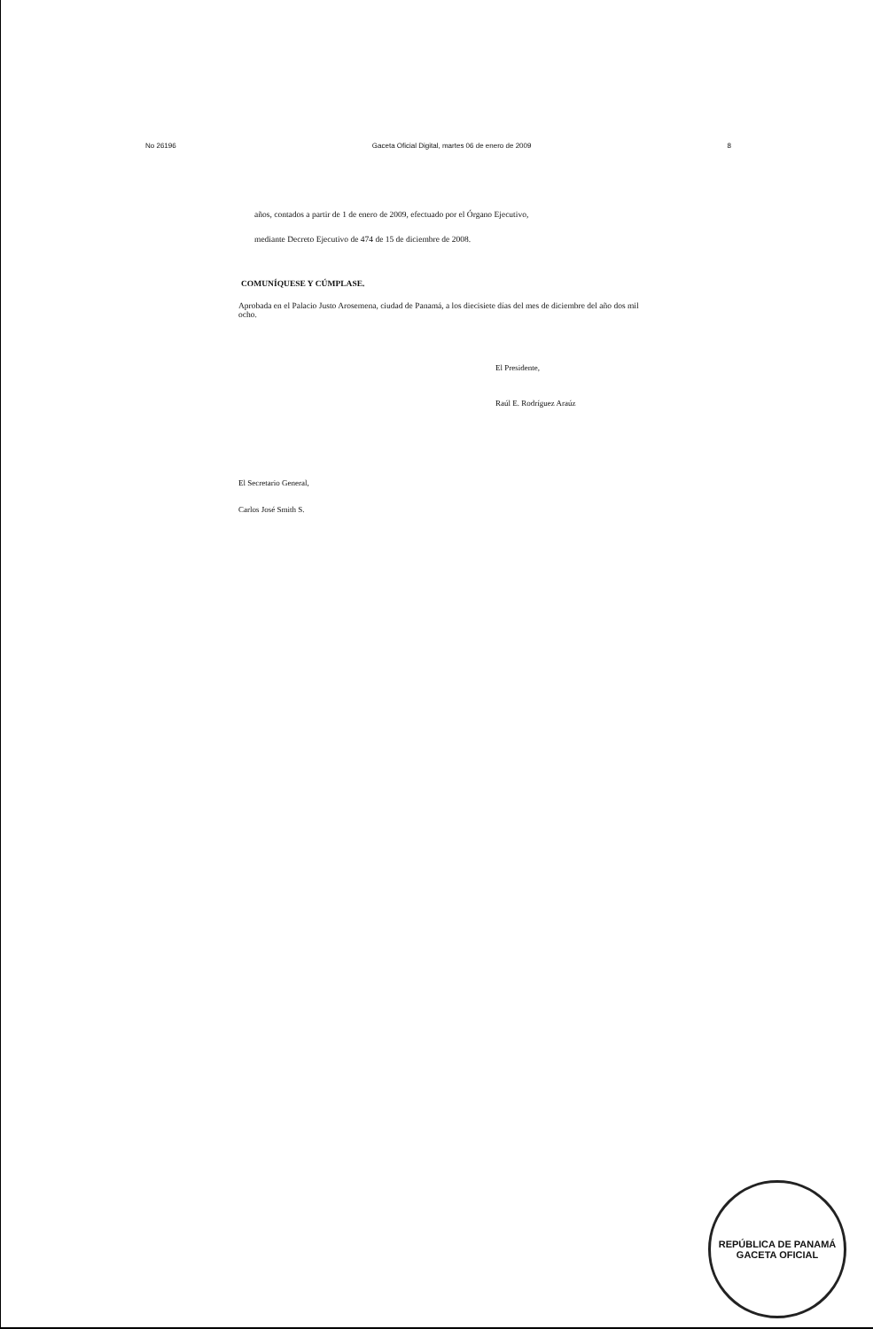No 26196 Gaceta Oficial Digital, martes 06 de enero de 2009 8
años, contados a partir de 1 de enero de 2009, efectuado por el Órgano Ejecutivo,
mediante Decreto Ejecutivo de 474 de 15 de diciembre de 2008.
COMUNÍQUESE Y CÚMPLASE.
Aprobada en el Palacio Justo Arosemena, ciudad de Panamá, a los diecisiete días del mes de diciembre del año dos mil ocho.
El Presidente,
Raúl E. Rodríguez Araúz
El Secretario General,
Carlos José Smith S.
REPÚBLICA DE PANAMÁ
GACETA OFICIAL